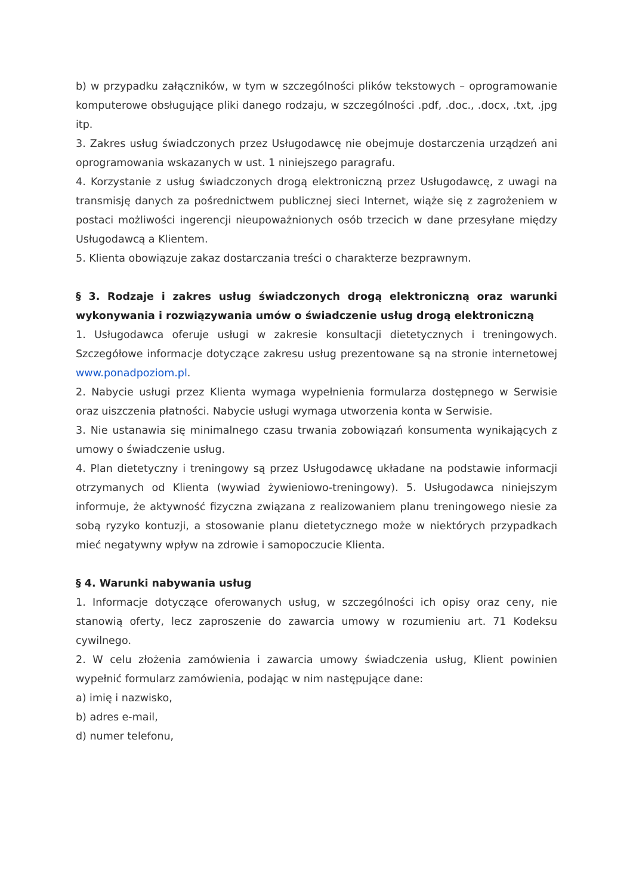b) w przypadku załączników, w tym w szczególności plików tekstowych – oprogramowanie komputerowe obsługujące pliki danego rodzaju, w szczególności .pdf, .doc., .docx, .txt, .jpg itp.
3. Zakres usług świadczonych przez Usługodawcę nie obejmuje dostarczenia urządzeń ani oprogramowania wskazanych w ust. 1 niniejszego paragrafu.
4. Korzystanie z usług świadczonych drogą elektroniczną przez Usługodawcę, z uwagi na transmisję danych za pośrednictwem publicznej sieci Internet, wiąże się z zagrożeniem w postaci możliwości ingerencji nieupoważnionych osób trzecich w dane przesyłane między Usługodawcą a Klientem.
5. Klienta obowiązuje zakaz dostarczania treści o charakterze bezprawnym.
§ 3. Rodzaje i zakres usług świadczonych drogą elektroniczną oraz warunki wykonywania i rozwiązywania umów o świadczenie usług drogą elektroniczną
1. Usługodawca oferuje usługi w zakresie konsultacji dietetycznych i treningowych. Szczegółowe informacje dotyczące zakresu usług prezentowane są na stronie internetowej www.ponadpoziom.pl.
2. Nabycie usługi przez Klienta wymaga wypełnienia formularza dostępnego w Serwisie oraz uiszczenia płatności. Nabycie usługi wymaga utworzenia konta w Serwisie.
3. Nie ustanawia się minimalnego czasu trwania zobowiązań konsumenta wynikających z umowy o świadczenie usług.
4. Plan dietetyczny i treningowy są przez Usługodawcę układane na podstawie informacji otrzymanych od Klienta (wywiad żywieniowo-treningowy). 5. Usługodawca niniejszym informuje, że aktywność fizyczna związana z realizowaniem planu treningowego niesie za sobą ryzyko kontuzji, a stosowanie planu dietetycznego może w niektórych przypadkach mieć negatywny wpływ na zdrowie i samopoczucie Klienta.
§ 4. Warunki nabywania usług
1. Informacje dotyczące oferowanych usług, w szczególności ich opisy oraz ceny, nie stanowią oferty, lecz zaproszenie do zawarcia umowy w rozumieniu art. 71 Kodeksu cywilnego.
2. W celu złożenia zamówienia i zawarcia umowy świadczenia usług, Klient powinien wypełnić formularz zamówienia, podając w nim następujące dane:
a) imię i nazwisko,
b) adres e-mail,
d) numer telefonu,